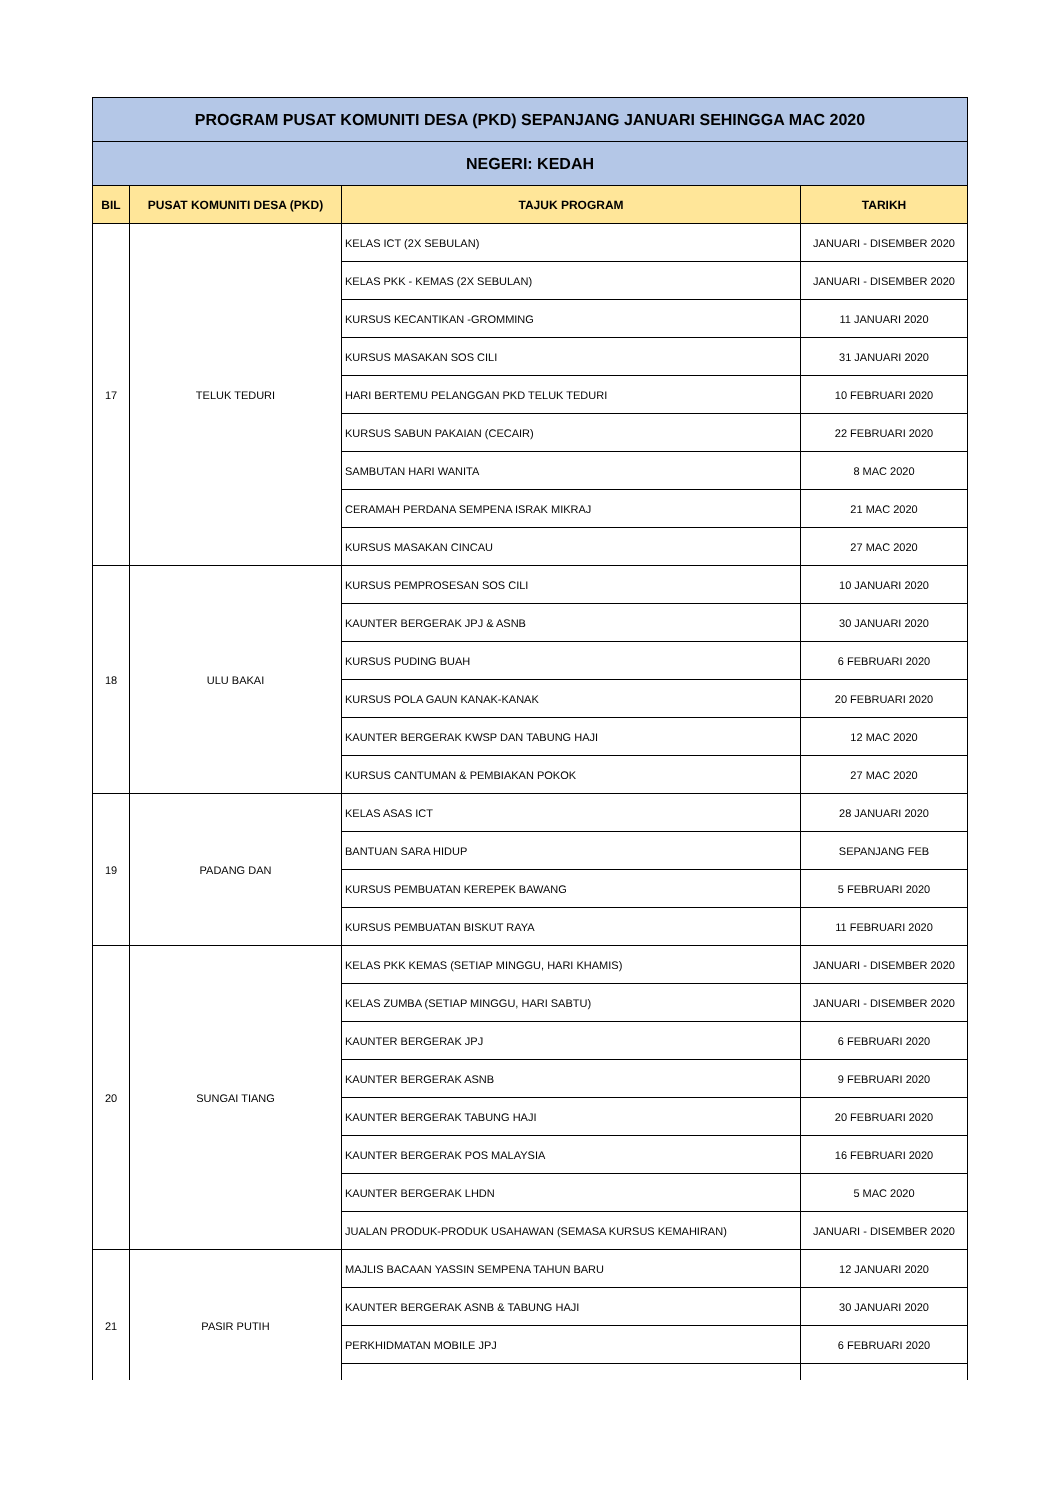| PROGRAM PUSAT KOMUNITI DESA (PKD) SEPANJANG JANUARI SEHINGGA MAC 2020 | | | |
| NEGERI: KEDAH | | | |
| BIL | PUSAT KOMUNITI DESA (PKD) | TAJUK PROGRAM | TARIKH |
| 17 | TELUK TEDURI | KELAS ICT (2X SEBULAN) | JANUARI - DISEMBER 2020 |
| | | KELAS PKK - KEMAS (2X SEBULAN) | JANUARI - DISEMBER 2020 |
| | | KURSUS KECANTIKAN -GROMMING | 11 JANUARI 2020 |
| | | KURSUS MASAKAN SOS CILI | 31 JANUARI 2020 |
| | | HARI BERTEMU PELANGGAN PKD TELUK TEDURI | 10 FEBRUARI 2020 |
| | | KURSUS SABUN PAKAIAN (CECAIR) | 22 FEBRUARI 2020 |
| | | SAMBUTAN HARI WANITA | 8 MAC 2020 |
| | | CERAMAH PERDANA SEMPENA ISRAK MIKRAJ | 21 MAC 2020 |
| | | KURSUS MASAKAN CINCAU | 27 MAC 2020 |
| 18 | ULU BAKAI | KURSUS PEMPROSESAN SOS CILI | 10 JANUARI 2020 |
| | | KAUNTER BERGERAK JPJ & ASNB | 30 JANUARI 2020 |
| | | KURSUS PUDING BUAH | 6 FEBRUARI 2020 |
| | | KURSUS POLA GAUN KANAK-KANAK | 20 FEBRUARI 2020 |
| | | KAUNTER BERGERAK KWSP DAN TABUNG HAJI | 12 MAC 2020 |
| | | KURSUS CANTUMAN & PEMBIAKAN POKOK | 27 MAC 2020 |
| 19 | PADANG DAN | KELAS ASAS ICT | 28 JANUARI 2020 |
| | | BANTUAN SARA HIDUP | SEPANJANG FEB |
| | | KURSUS PEMBUATAN KEREPEK BAWANG | 5 FEBRUARI 2020 |
| | | KURSUS PEMBUATAN BISKUT RAYA | 11 FEBRUARI 2020 |
| 20 | SUNGAI TIANG | KELAS PKK KEMAS (SETIAP MINGGU, HARI KHAMIS) | JANUARI - DISEMBER 2020 |
| | | KELAS ZUMBA (SETIAP MINGGU, HARI SABTU) | JANUARI - DISEMBER 2020 |
| | | KAUNTER BERGERAK JPJ | 6 FEBRUARI 2020 |
| | | KAUNTER BERGERAK ASNB | 9 FEBRUARI 2020 |
| | | KAUNTER BERGERAK TABUNG HAJI | 20 FEBRUARI 2020 |
| | | KAUNTER BERGERAK POS MALAYSIA | 16 FEBRUARI 2020 |
| | | KAUNTER BERGERAK LHDN | 5 MAC 2020 |
| | | JUALAN PRODUK-PRODUK USAHAWAN (SEMASA KURSUS KEMAHIRAN) | JANUARI - DISEMBER 2020 |
| 21 | PASIR PUTIH | MAJLIS BACAAN YASSIN SEMPENA TAHUN BARU | 12 JANUARI 2020 |
| | | KAUNTER BERGERAK ASNB & TABUNG HAJI | 30 JANUARI 2020 |
| | | PERKHIDMATAN MOBILE JPJ | 6 FEBRUARI 2020 |